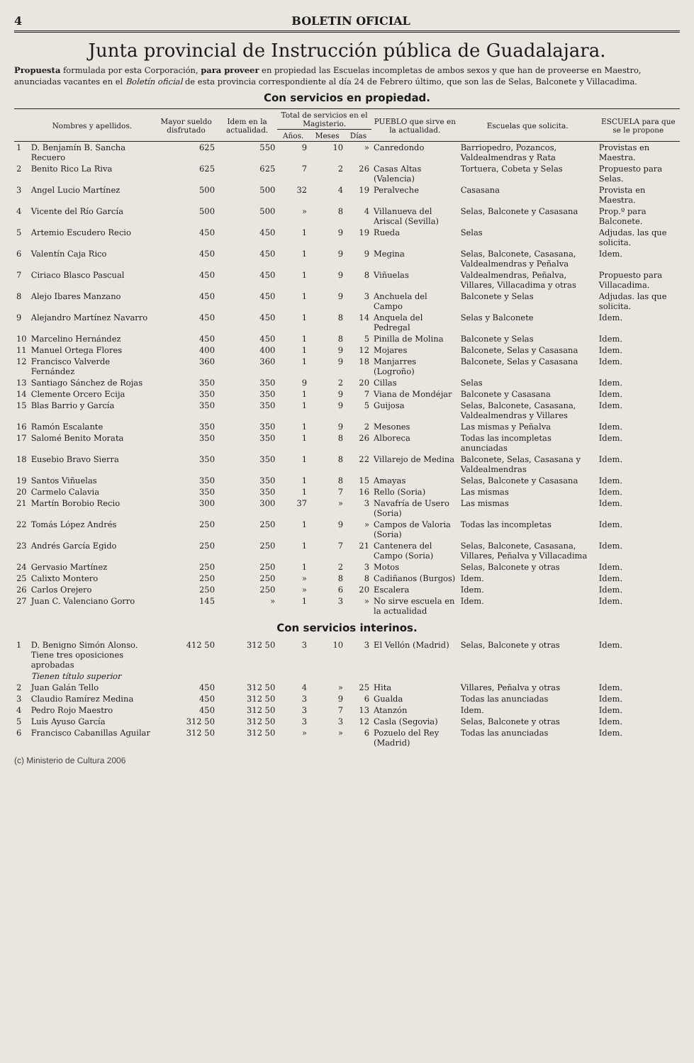4 BOLETIN OFICIAL
Junta provincial de Instrucción pública de Guadalajara.
Propuesta formulada por esta Corporación, para proveer en propiedad las Escuelas incompletas de ambos sexos y que han de proveerse en Maestro, anunciadas vacantes en el Boletín oficial de esta provincia correspondiente al día 24 de Febrero último, que son las de Selas, Balconete y Villacadima.
Con servicios en propiedad.
| | Nombres y apellidos. | Mayor sueldo disfrutado | Idem en la actualidad. | Total de servicios en el Magisterio. | | | PUEBLO que sirve en la actualidad. | Escuelas que solicita. | ESCUELA para que se le propone |
| --- | --- | --- | --- | --- | --- | --- | --- | --- | --- |
| | | | | Años. | Meses | Días | | | |
| 1 | D. Benjamín B. Sancha Recuero | 625 | 550 | 9 | 10 | » | Canredondo | Barriopedro, Pozancos, Valdealmendras y Rata | Provistas en Maestra. |
| 2 | Benito Rico La Riva | 625 | 625 | 7 | 2 | 26 | Casas Altas (Valencia) | Tortuera, Cobeta y Selas | Propuesto para Selas. |
| 3 | Angel Lucio Martínez | 500 | 500 | 32 | 4 | 19 | Peralveche | Casasana | Provista en Maestra. |
| 4 | Vicente del Río García | 500 | 500 | » | 8 | 4 | Villanueva del Ariscal (Sevilla) | Selas, Balconete y Casasana | Prop.º para Balconete. |
| 5 | Artemio Escudero Recio | 450 | 450 | 1 | 9 | 19 | Rueda | Selas | Adjudas. las que solicita. |
| 6 | Valentín Caja Rico | 450 | 450 | 1 | 9 | 9 | Megina | Selas, Balconete, Casasana, Valdealmendras y Peñalva | Idem. |
| 7 | Ciriaco Blasco Pascual | 450 | 450 | 1 | 9 | 8 | Viñuelas | Valdealmendras, Peñalva, Villares, Villacadima y otras | Propuesto para Villacadima. |
| 8 | Alejo Ibares Manzano | 450 | 450 | 1 | 9 | 3 | Anchuela del Campo | Balconete y Selas | Adjudas. las que solicita. |
| 9 | Alejandro Martínez Navarro | 450 | 450 | 1 | 8 | 14 | Anquela del Pedregal | Selas y Balconete | Idem. |
| 10 | Marcelino Hernández | 450 | 450 | 1 | 8 | 5 | Pinilla de Molina | Balconete y Selas | Idem. |
| 11 | Manuel Ortega Flores | 400 | 400 | 1 | 9 | 12 | Mojares | Balconete, Selas y Casasana | Idem. |
| 12 | Francisco Valverde Fernández | 360 | 360 | 1 | 9 | 18 | Manjarres (Logroño) | Balconete, Selas y Casasana | Idem. |
| 13 | Santiago Sánchez de Rojas | 350 | 350 | 9 | 2 | 20 | Cillas | Selas | Idem. |
| 14 | Clemente Orcero Ecija | 350 | 350 | 1 | 9 | 7 | Viana de Mondéjar | Balconete y Casasana | Idem. |
| 15 | Blas Barrio y García | 350 | 350 | 1 | 9 | 5 | Guijosa | Selas, Balconete, Casasana, Valdealmendras y Villares | Idem. |
| 16 | Ramón Escalante | 350 | 350 | 1 | 9 | 2 | Mesones | Las mismas y Peñalva | Idem. |
| 17 | Salomé Benito Morata | 350 | 350 | 1 | 8 | 26 | Alboreca | Todas las incompletas anunciadas | Idem. |
| 18 | Eusebio Bravo Sierra | 350 | 350 | 1 | 8 | 22 | Villarejo de Medina | Balconete, Selas, Casasana y Valdealmendras | Idem. |
| 19 | Santos Viñuelas | 350 | 350 | 1 | 8 | 15 | Amayas | Selas, Balconete y Casasana | Idem. |
| 20 | Carmelo Calavia | 350 | 350 | 1 | 7 | 16 | Rello (Soria) | Las mismas | Idem. |
| 21 | Martín Borobio Recio | 300 | 300 | 37 | » | 3 | Navafría de Usero (Soria) | Las mismas | Idem. |
| 22 | Tomás López Andrés | 250 | 250 | 1 | 9 | » | Campos de Valoria (Soria) | Todas las incompletas | Idem. |
| 23 | Andrés García Egido | 250 | 250 | 1 | 7 | 21 | Cantenera del Campo (Soria) | Selas, Balconete, Casasana, Villares, Peñalva y Villacadima | Idem. |
| 24 | Gervasio Martínez | 250 | 250 | 1 | 2 | 3 | Motos | Selas, Balconete y otras | Idem. |
| 25 | Calixto Montero | 250 | 250 | » | 8 | 8 | Cadiñanos (Burgos) | Idem. | Idem. |
| 26 | Carlos Orejero | 250 | 250 | » | 6 | 20 | Escalera | Idem. | Idem. |
| 27 | Juan C. Valenciano Gorro | 145 | » | 1 | 3 | » | No sirve escuela en la actualidad | Idem. | Idem. |
| Con servicios interinos. | | | | | | | | | |
| 1 | D. Benigno Simón Alonso. Tiene tres oposiciones aprobadas | 412 50 | 312 50 | 3 | 10 | 3 | El Vellón (Madrid) | Selas, Balconete y otras | Idem. |
| | Tienen título superior | | | | | | | | |
| 2 | Juan Galán Tello | 450 | 312 50 | 4 | » | 25 | Hita | Villares, Peñalva y otras | Idem. |
| 3 | Claudio Ramírez Medina | 450 | 312 50 | 3 | 9 | 6 | Gualda | Todas las anunciadas | Idem. |
| 4 | Pedro Rojo Maestro | 450 | 312 50 | 3 | 7 | 13 | Atanzón | Idem. | Idem. |
| 5 | Luis Ayuso García | 312 50 | 312 50 | 3 | 3 | 12 | Casla (Segovia) | Selas, Balconete y otras | Idem. |
| 6 | Francisco Cabanillas Aguilar | 312 50 | 312 50 | » | » | 6 | Pozuelo del Rey (Madrid) | Todas las anunciadas | Idem. |
(c) Ministerio de Cultura 2006